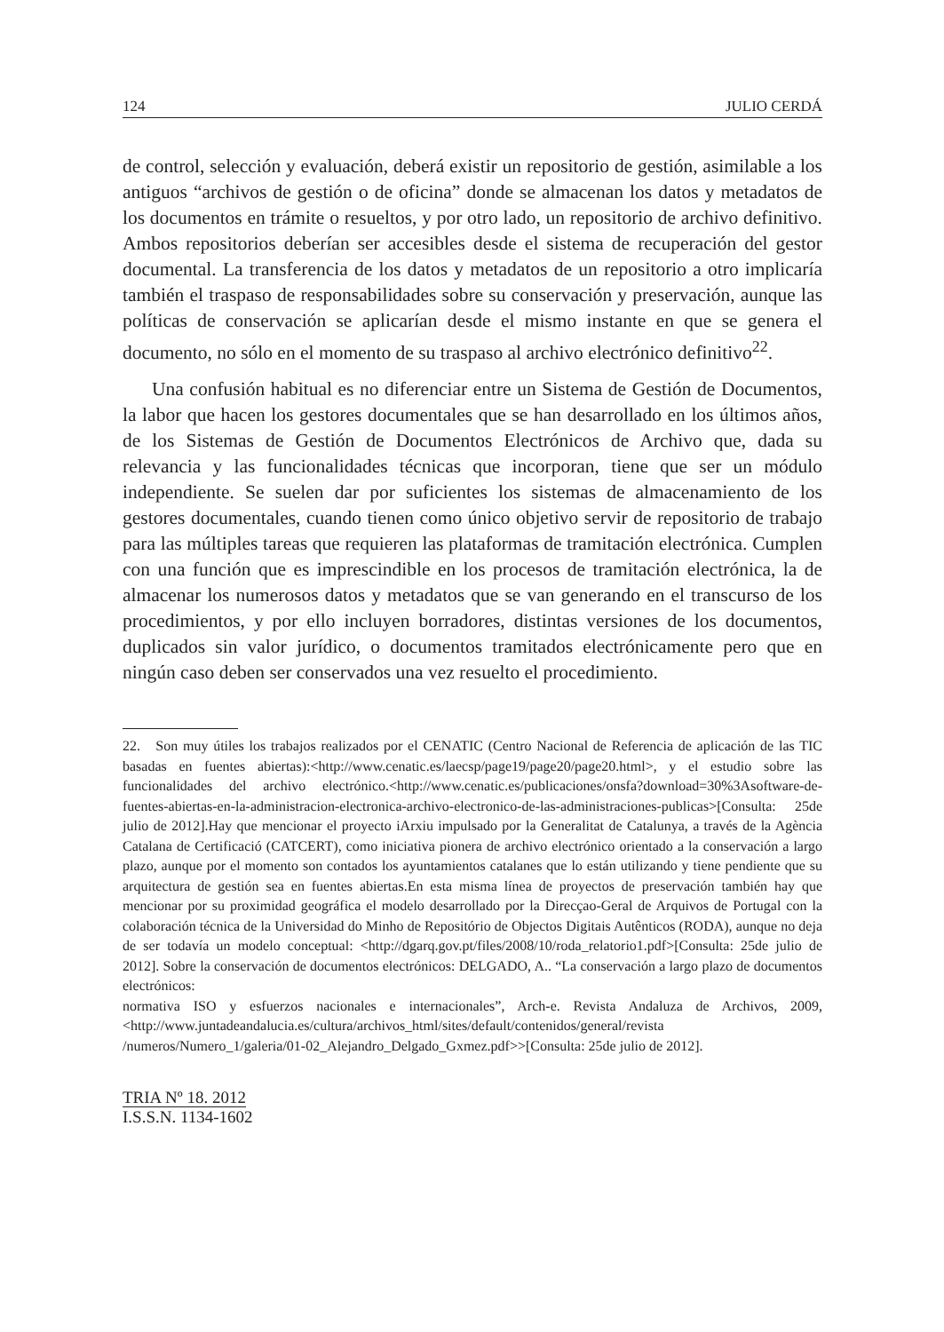124 JULIO CERDÁ
de control, selección y evaluación, deberá existir un repositorio de gestión, asimilable a los antiguos “archivos de gestión o de oficina” donde se almacenan los datos y metadatos de los documentos en trámite o resueltos, y por otro lado, un repositorio de archivo definitivo. Ambos repositorios deberían ser accesibles desde el sistema de recuperación del gestor documental. La transferencia de los datos y metadatos de un repositorio a otro implicaría también el traspaso de responsabilidades sobre su conservación y preservación, aunque las políticas de conservación se aplicarían desde el mismo instante en que se genera el documento, no sólo en el momento de su traspaso al archivo electrónico definitivo<sup>22</sup>.
Una confusión habitual es no diferenciar entre un Sistema de Gestión de Documentos, la labor que hacen los gestores documentales que se han desarrollado en los últimos años, de los Sistemas de Gestión de Documentos Electrónicos de Archivo que, dada su relevancia y las funcionalidades técnicas que incorporan, tiene que ser un módulo independiente. Se suelen dar por suficientes los sistemas de almacenamiento de los gestores documentales, cuando tienen como único objetivo servir de repositorio de trabajo para las múltiples tareas que requieren las plataformas de tramitación electrónica. Cumplen con una función que es imprescindible en los procesos de tramitación electrónica, la de almacenar los numerosos datos y metadatos que se van generando en el transcurso de los procedimientos, y por ello incluyen borradores, distintas versiones de los documentos, duplicados sin valor jurídico, o documentos tramitados electrónicamente pero que en ningún caso deben ser conservados una vez resuelto el procedimiento.
22. Son muy útiles los trabajos realizados por el CENATIC (Centro Nacional de Referencia de aplicación de las TIC basadas en fuentes abiertas):<http://www.cenatic.es/laecsp/page19/page20/page20.html>, y el estudio sobre las funcionalidades del archivo electrónico.<http://www.cenatic.es/publicaciones/onsfa?download=30%3Asoftware-de-fuentes-abiertas-en-la-administracion-electronica-archivo-electronico-de-las-administraciones-publicas>[Consulta: 25de julio de 2012].Hay que mencionar el proyecto iArxiu impulsado por la Generalitat de Catalunya, a través de la Agència Catalana de Certificació (CATCERT), como iniciativa pionera de archivo electrónico orientado a la conservación a largo plazo, aunque por el momento son contados los ayuntamientos catalanes que lo están utilizando y tiene pendiente que su arquitectura de gestión sea en fuentes abiertas.En esta misma línea de proyectos de preservación también hay que mencionar por su proximidad geográfica el modelo desarrollado por la Direcçao-Geral de Arquivos de Portugal con la colaboración técnica de la Universidad do Minho de Repositório de Objectos Digitais Autênticos (RODA), aunque no deja de ser todavía un modelo conceptual: <http://dgarq.gov.pt/files/2008/10/roda_relatorio1.pdf>[Consulta: 25de julio de 2012]. Sobre la conservación de documentos electrónicos: DELGADO, A.. “La conservación a largo plazo de documentos electrónicos:
normativa ISO y esfuerzos nacionales e internacionales”, Arch-e. Revista Andaluza de Archivos, 2009, <http://www.juntadeandalucia.es/cultura/archivos_html/sites/default/contenidos/general/revista /numeros/Numero_1/galeria/01-02_Alejandro_Delgado_Gxmez.pdf>>[Consulta: 25de julio de 2012].
TRIA Nº 18. 2012
I.S.S.N. 1134-1602